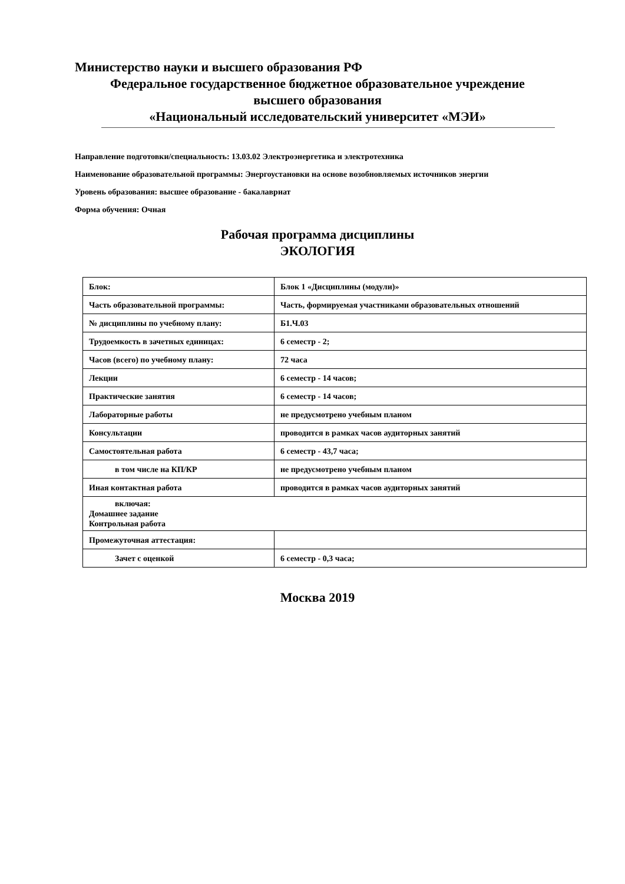Министерство науки и высшего образования РФ
Федеральное государственное бюджетное образовательное учреждение
высшего образования
«Национальный исследовательский университет «МЭИ»
Направление подготовки/специальность: 13.03.02 Электроэнергетика и электротехника
Наименование образовательной программы: Энергоустановки на основе возобновляемых источников энергии
Уровень образования: высшее образование - бакалавриат
Форма обучения: Очная
Рабочая программа дисциплины
ЭКОЛОГИЯ
| Блок: | Блок 1 «Дисциплины (модули)» |
| Часть образовательной программы: | Часть, формируемая участниками образовательных отношений |
| № дисциплины по учебному плану: | Б1.Ч.03 |
| Трудоемкость в зачетных единицах: | 6 семестр - 2; |
| Часов (всего) по учебному плану: | 72 часа |
| Лекции | 6 семестр - 14 часов; |
| Практические занятия | 6 семестр - 14 часов; |
| Лабораторные работы | не предусмотрено учебным планом |
| Консультации | проводится в рамках часов аудиторных занятий |
| Самостоятельная работа | 6 семестр - 43,7 часа; |
| в том числе на КП/КР | не предусмотрено учебным планом |
| Иная контактная работа | проводится в рамках часов аудиторных занятий |
| включая: Домашнее задание Контрольная работа | |
| Промежуточная аттестация: | |
| Зачет с оценкой | 6 семестр - 0,3 часа; |
Москва 2019